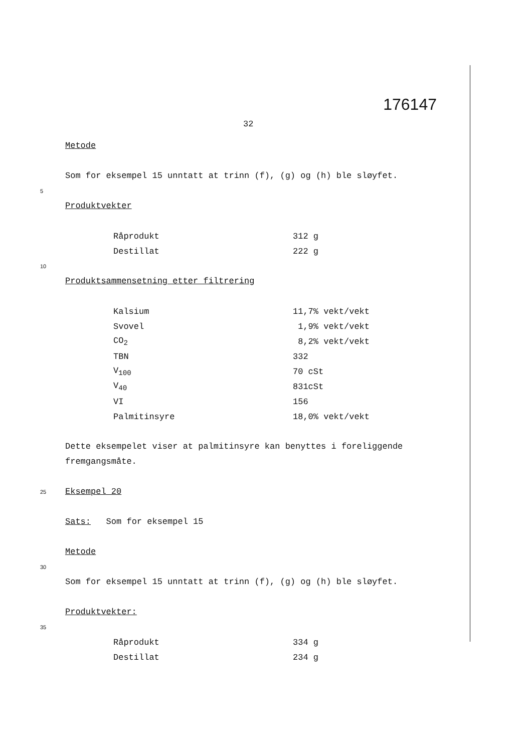176147
32
Metode
Som for eksempel 15 unntatt at trinn (f), (g) og (h) ble sløyfet.
5
Produktvekter
| Råprodukt | 312 g |
| Destillat | 222 g |
10
Produktsammensetning etter filtrering
| Kalsium | 11,7% vekt/vekt |
| Svovel | 1,9% vekt/vekt |
| CO<sub>2</sub> | 8,2% vekt/vekt |
| TBN | 332 |
| V<sub>100</sub> | 70 cSt |
| V<sub>40</sub> | 831cSt |
| VI | 156 |
| Palmitinsyre | 18,0% vekt/vekt |
Dette eksempelet viser at palmitinsyre kan benyttes i foreliggende fremgangsmåte.
25 Eksempel 20
Sats: Som for eksempel 15
Metode
30
Som for eksempel 15 unntatt at trinn (f), (g) og (h) ble sløyfet.
Produktvekter:
35
| Råprodukt | 334 g |
| Destillat | 234 g |